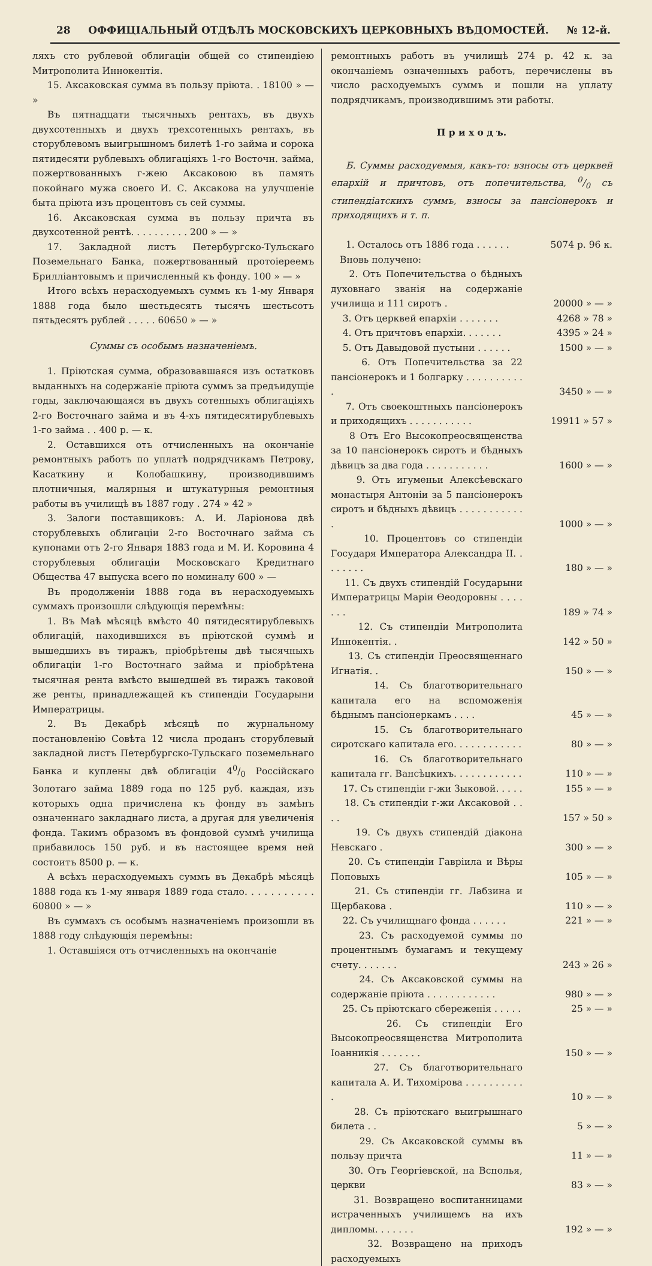28 ОФФИЦІАЛЬНЫЙ ОТДѢЛЪ МОСКОВСКИХЪ ЦЕРКОВНЫХЪ ВѢДОМОСТЕЙ. № 12-й.
ляхъ сто рублевой облигаціи общей со стипендіею Митрополита Иннокентія.
15. Аксаковская сумма въ пользу пріюта. . 18100 » — »
Въ пятнадцати тысячныхъ рентахъ, въ двухъ двухсотенныхъ и двухъ трехсотенныхъ рентахъ, въ сторублевомъ выигрышномъ билетѣ 1-го займа и сорока пятидесяти рублевыхъ облигаціяхъ 1-го Восточн. займа, пожертвованныхъ г-жею Аксаковою въ память покойнаго мужа своего И. С. Аксакова на улучшеніе быта пріюта изъ процентовъ съ сей суммы.
16. Аксаковская сумма въ пользу причта въ двухсотенной рентѣ. . . . . . . . . . 200 » — »
17. Закладной листъ Петербургско-Тульскаго Поземельнаго Банка, пожертвованный протоіереемъ Бриллiантовымъ и причисленный къ фонду. 100 » — »
Итого всѣхъ нерасходуемыхъ суммъ къ 1-му Января 1888 года было шестьдесятъ тысячъ шестьсотъ пятьдесятъ рублей . . . . . 60650 » — »
Суммы съ особымъ назначеніемъ.
1. Пріютская сумма, образовавшаяся изъ остатковъ выданныхъ на содержаніе пріюта суммъ за предъидущіе годы, заключающаяся въ двухъ сотенныхъ облигаціяхъ 2-го Восточнаго займа и въ 4-хъ пятидесятирублевыхъ 1-го займа . . 400 р. — к.
2. Оставшихся отъ отчисленныхъ на окончаніе ремонтныхъ работъ по уплатѣ подрядчикамъ Петрову, Касаткину и Колобашкину, производившимъ плотничныя, малярныя и штукатурныя ремонтныя работы въ училищѣ въ 1887 году . 274 » 42 »
3. Залоги поставщиковъ: А. И. Ларіонова двѣ сторублевыхъ облигаціи 2-го Восточнаго займа съ купонами отъ 2-го Января 1883 года и М. И. Коровина 4 сторублевыя облигаціи Московскаго Кредитнаго Общества 47 выпуска всего по номиналу 600 » —
Въ продолженіи 1888 года въ нерасходуемыхъ суммахъ произошли слѣдующія перемѣны:
1. Въ Маѣ мѣсяцѣ вмѣсто 40 пятидесятирублевыхъ облигацій, находившихся въ пріютской суммѣ и вышедшихъ въ тиражъ, пріобрѣтены двѣ тысячныхъ облигаціи 1-го Восточнаго займа и пріобрѣтена тысячная рента вмѣсто вышедшей въ тиражъ таковой же ренты, принадлежащей къ стипендіи Государыни Императрицы.
2. Въ Декабрѣ мѣсяцѣ по журнальному постановленію Совѣта 12 числа проданъ сторублевый закладной листъ Петербургско-Тульскаго поземельнаго Банка и куплены двѣ облигаціи 40/0 Россійскаго Золотаго займа 1889 года по 125 руб. каждая, изъ которыхъ одна причислена къ фонду въ замѣнъ означеннаго закладнаго листа, а другая для увеличенія фонда. Такимъ образомъ въ фондовой суммѣ училища прибавилось 150 руб. и въ настоящее время ней состоитъ 8500 р. — к.
А всѣхъ нерасходуемыхъ суммъ въ Декабрѣ мѣсяцѣ 1888 года къ 1-му января 1889 года стало. . . . . . . . . . . 60800 » — »
Въ суммахъ съ особымъ назначеніемъ произошли въ 1888 году слѣдующія перемѣны:
1. Оставшіяся отъ отчисленныхъ на окончаніе
ремонтныхъ работъ въ училищѣ 274 р. 42 к. за окончаніемъ означенныхъ работъ, перечислены въ число расходуемыхъ суммъ и пошли на уплату подрядчикамъ, производившимъ эти работы.
П р и х о д ъ.
Б. Суммы расходуемыя, какъ-то: взносы отъ церквей епархій и причтовъ, отъ попечительства, 0/0 съ стипендіатскихъ суммъ, взносы за пансіонерокъ и приходящихъ и т. п.
| 1. Осталось отъ 1886 года . . . . . . | 5074 р. 96 к. |
| Вновь получено: | |
| 2. Отъ Попечительства о бѣдныхъ духовнаго званія на содержаніе училища и 111 сиротъ . | 20000 » — » |
| 3. Отъ церквей епархіи . . . . . . . | 4268 » 78 » |
| 4. Отъ причтовъ епархіи. . . . . . . | 4395 » 24 » |
| 5. Отъ Давыдовой пустыни . . . . . . | 1500 » — » |
| 6. Отъ Попечительства за 22 пансіонерокъ и 1 болгарку . . . . . . . . . . . | 3450 » — » |
| 7. Отъ своекоштныхъ пансіонерокъ и приходящихъ . . . . . . . . . . . | 19911 » 57 » |
| 8 Отъ Его Высокопреосвященства за 10 пансіонерокъ сиротъ и бѣдныхъ дѣвицъ за два года . . . . . . . . . . . | 1600 » — » |
| 9. Отъ игуменьи Алексѣевскаго монастыря Антоніи за 5 пансіонерокъ сиротъ и бѣдныхъ дѣвицъ . . . . . . . . . . . . | 1000 » — » |
| 10. Процентовъ со стипендіи Государя Императора Александра II. . . . . . . . | 180 » — » |
| 11. Съ двухъ стипендій Государыни Императрицы Маріи Өеодоровны . . . . . . . | 189 » 74 » |
| 12. Съ стипендіи Митрополита Иннокентія. . | 142 » 50 » |
| 13. Съ стипендіи Преосвященнаго Игнатія. . | 150 » — » |
| 14. Съ благотворительнаго капитала его на вспоможенія бѣднымъ пансіонеркамъ . . . . | 45 » — » |
| 15. Съ благотворительнаго сиротскаго капитала его. . . . . . . . . . . . | 80 » — » |
| 16. Съ благотворительнаго капитала гг. Ванс​ѣцкихъ. . . . . . . . . . . . | 110 » — » |
| 17. Съ стипендіи г-жи Зыковой. . . . . | 155 » — » |
| 18. Съ стипендіи г-жи Аксаковой . . . . | 157 » 50 » |
| 19. Съ двухъ стипендій діакона Невскаго . | 300 » — » |
| 20. Съ стипендіи Гавріила и Вѣры Поповыхъ | 105 » — » |
| 21. Съ стипендіи гг. Лабзина и Щербакова . | 110 » — » |
| 22. Съ училищнаго фонда . . . . . . | 221 » — » |
| 23. Съ расходуемой суммы по процентнымъ бумагамъ и текущему счету. . . . . . . | 243 » 26 » |
| 24. Съ Аксаковской суммы на содержаніе пріюта . . . . . . . . . . . . | 980 » — » |
| 25. Съ пріютскаго сбереженія . . . . . | 25 » — » |
| 26. Съ стипендіи Его Высокопреосвященства Митрополита Іоанникія . . . . . . . | 150 » — » |
| 27. Съ благотворительнаго капитала А. И. Тихоміров​а . . . . . . . . . . . | 10 » — » |
| 28. Съ пріютскаго выигрышнаго билета . . | 5 » — » |
| 29. Съ Аксаковской суммы въ пользу причта | 11 » — » |
| 30. Отъ Георгіевской, на Всполья, церкви | 83 » — » |
| 31. Возвращено воспитанницами истраченныхъ училищемъ на ихъ дипломы. . . . . . . | 192 » — » |
| 32. Возвращено на приходъ расходуемыхъ | |